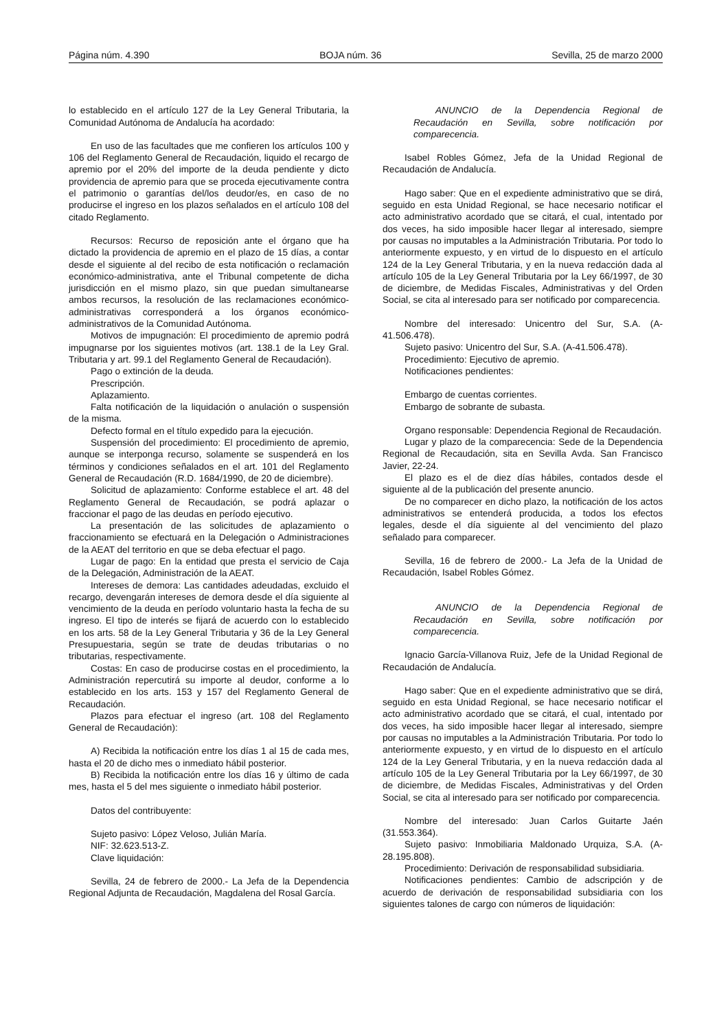Página núm. 4.390 BOJA núm. 36 Sevilla, 25 de marzo 2000
lo establecido en el artículo 127 de la Ley General Tributaria, la Comunidad Autónoma de Andalucía ha acordado:
En uso de las facultades que me confieren los artículos 100 y 106 del Reglamento General de Recaudación, liquido el recargo de apremio por el 20% del importe de la deuda pendiente y dicto providencia de apremio para que se proceda ejecutivamente contra el patrimonio o garantías del/los deudor/es, en caso de no producirse el ingreso en los plazos señalados en el artículo 108 del citado Reglamento.
Recursos: Recurso de reposición ante el órgano que ha dictado la providencia de apremio en el plazo de 15 días, a contar desde el siguiente al del recibo de esta notificación o reclamación económico-administrativa, ante el Tribunal competente de dicha jurisdicción en el mismo plazo, sin que puedan simultanearse ambos recursos, la resolución de las reclamaciones económico-administrativas corresponderá a los órganos económico-administrativos de la Comunidad Autónoma.
Motivos de impugnación: El procedimiento de apremio podrá impugnarse por los siguientes motivos (art. 138.1 de la Ley Gral. Tributaria y art. 99.1 del Reglamento General de Recaudación).
Pago o extinción de la deuda.
Prescripción.
Aplazamiento.
Falta notificación de la liquidación o anulación o suspensión de la misma.
Defecto formal en el título expedido para la ejecución.
Suspensión del procedimiento: El procedimiento de apremio, aunque se interponga recurso, solamente se suspenderá en los términos y condiciones señalados en el art. 101 del Reglamento General de Recaudación (R.D. 1684/1990, de 20 de diciembre).
Solicitud de aplazamiento: Conforme establece el art. 48 del Reglamento General de Recaudación, se podrá aplazar o fraccionar el pago de las deudas en período ejecutivo.
La presentación de las solicitudes de aplazamiento o fraccionamiento se efectuará en la Delegación o Administraciones de la AEAT del territorio en que se deba efectuar el pago.
Lugar de pago: En la entidad que presta el servicio de Caja de la Delegación, Administración de la AEAT.
Intereses de demora: Las cantidades adeudadas, excluido el recargo, devengarán intereses de demora desde el día siguiente al vencimiento de la deuda en período voluntario hasta la fecha de su ingreso. El tipo de interés se fijará de acuerdo con lo establecido en los arts. 58 de la Ley General Tributaria y 36 de la Ley General Presupuestaria, según se trate de deudas tributarias o no tributarias, respectivamente.
Costas: En caso de producirse costas en el procedimiento, la Administración repercutirá su importe al deudor, conforme a lo establecido en los arts. 153 y 157 del Reglamento General de Recaudación.
Plazos para efectuar el ingreso (art. 108 del Reglamento General de Recaudación):
A) Recibida la notificación entre los días 1 al 15 de cada mes, hasta el 20 de dicho mes o inmediato hábil posterior.
B) Recibida la notificación entre los días 16 y último de cada mes, hasta el 5 del mes siguiente o inmediato hábil posterior.
Datos del contribuyente:
Sujeto pasivo: López Veloso, Julián María.
NIF: 32.623.513-Z.
Clave liquidación:
Sevilla, 24 de febrero de 2000.- La Jefa de la Dependencia Regional Adjunta de Recaudación, Magdalena del Rosal García.
ANUNCIO de la Dependencia Regional de Recaudación en Sevilla, sobre notificación por comparecencia.
Isabel Robles Gómez, Jefa de la Unidad Regional de Recaudación de Andalucía.
Hago saber: Que en el expediente administrativo que se dirá, seguido en esta Unidad Regional, se hace necesario notificar el acto administrativo acordado que se citará, el cual, intentado por dos veces, ha sido imposible hacer llegar al interesado, siempre por causas no imputables a la Administración Tributaria. Por todo lo anteriormente expuesto, y en virtud de lo dispuesto en el artículo 124 de la Ley General Tributaria, y en la nueva redacción dada al artículo 105 de la Ley General Tributaria por la Ley 66/1997, de 30 de diciembre, de Medidas Fiscales, Administrativas y del Orden Social, se cita al interesado para ser notificado por comparecencia.
Nombre del interesado: Unicentro del Sur, S.A. (A-41.506.478).
Sujeto pasivo: Unicentro del Sur, S.A. (A-41.506.478).
Procedimiento: Ejecutivo de apremio.
Notificaciones pendientes:
Embargo de cuentas corrientes.
Embargo de sobrante de subasta.
Organo responsable: Dependencia Regional de Recaudación.
Lugar y plazo de la comparecencia: Sede de la Dependencia Regional de Recaudación, sita en Sevilla Avda. San Francisco Javier, 22-24.
El plazo es el de diez días hábiles, contados desde el siguiente al de la publicación del presente anuncio.
De no comparecer en dicho plazo, la notificación de los actos administrativos se entenderá producida, a todos los efectos legales, desde el día siguiente al del vencimiento del plazo señalado para comparecer.
Sevilla, 16 de febrero de 2000.- La Jefa de la Unidad de Recaudación, Isabel Robles Gómez.
ANUNCIO de la Dependencia Regional de Recaudación en Sevilla, sobre notificación por comparecencia.
Ignacio García-Villanova Ruiz, Jefe de la Unidad Regional de Recaudación de Andalucía.
Hago saber: Que en el expediente administrativo que se dirá, seguido en esta Unidad Regional, se hace necesario notificar el acto administrativo acordado que se citará, el cual, intentado por dos veces, ha sido imposible hacer llegar al interesado, siempre por causas no imputables a la Administración Tributaria. Por todo lo anteriormente expuesto, y en virtud de lo dispuesto en el artículo 124 de la Ley General Tributaria, y en la nueva redacción dada al artículo 105 de la Ley General Tributaria por la Ley 66/1997, de 30 de diciembre, de Medidas Fiscales, Administrativas y del Orden Social, se cita al interesado para ser notificado por comparecencia.
Nombre del interesado: Juan Carlos Guitarte Jaén (31.553.364).
Sujeto pasivo: Inmobiliaria Maldonado Urquiza, S.A. (A-28.195.808).
Procedimiento: Derivación de responsabilidad subsidiaria.
Notificaciones pendientes: Cambio de adscripción y de acuerdo de derivación de responsabilidad subsidiaria con los siguientes talones de cargo con números de liquidación: